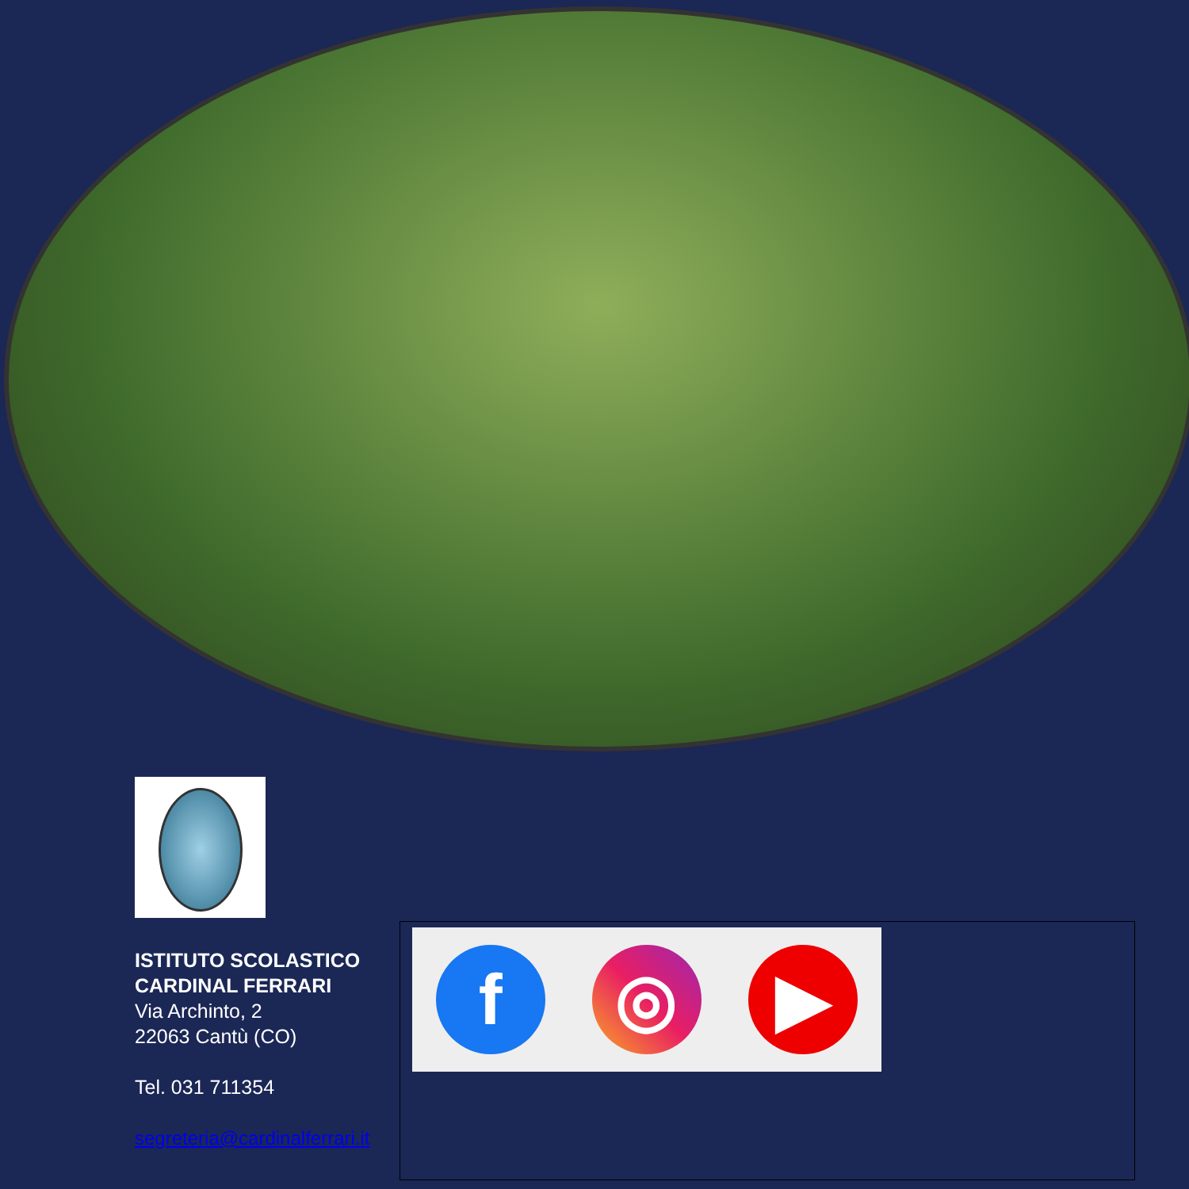ISTITUTO SCOLASTICO
CARDINAL FERRARI
Via Archinto, 2
22063 Cantù (CO)
Tel. 031 711354
segreteria@cardinalferrari.it
f ◎ ▶